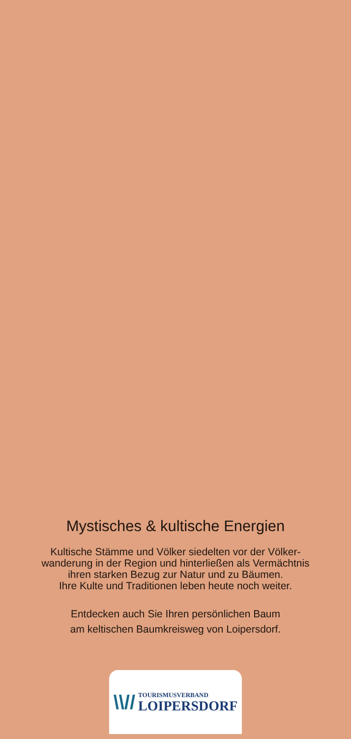Mystisches & kultische Energien
Kultische Stämme und Völker siedelten vor der Völker-
wanderung in der Region und hinterließen als Vermächtnis
ihren starken Bezug zur Natur und zu Bäumen.
Ihre Kulte und Traditionen leben heute noch weiter.
Entdecken auch Sie Ihren persönlichen Baum
am keltischen Baumkreisweg von Loipersdorf.
\\//
TOURISMUSVERBAND
LOIPERSDORF